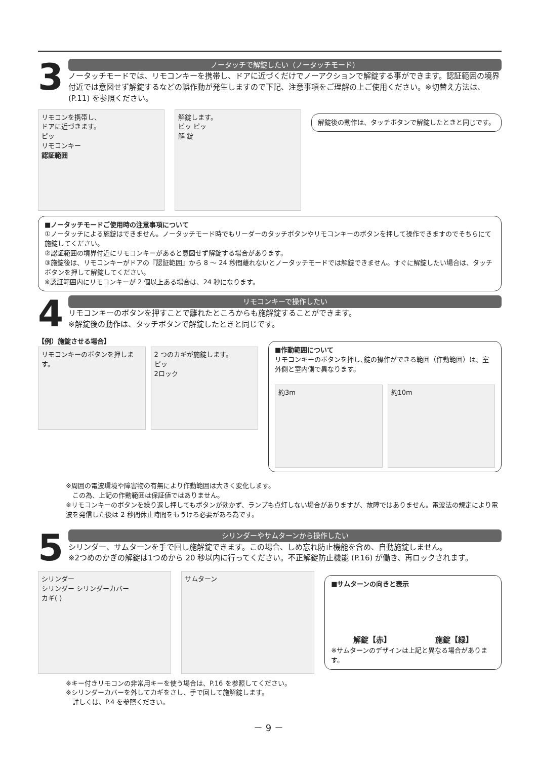3
ノータッチで解錠したい（ノータッチモード）
ノータッチモードでは、リモコンキーを携帯し、ドアに近づくだけでノーアクションで解錠する事ができます。認証範囲の境界付近では意図せず解錠するなどの誤作動が発生しますので下記、注意事項をご理解の上ご使用ください。※切替え方法は、(P.11) を参照ください。
リモコンを携帯し、
ドアに近づきます。
ピッ
リモコンキー
認証範囲
解錠します。
ピッ ピッ
解 錠
解錠後の動作は、タッチボタンで解錠したときと同じです。
■ノータッチモードご使用時の注意事項について
①ノータッチによる施錠はできません。ノータッチモード時でもリーダーのタッチボタンやリモコンキーのボタンを押して操作できますのでそちらにて施錠してください。
②認証範囲の境界付近にリモコンキーがあると意図せず解錠する場合があります。
③施錠後は、リモコンキーがドアの『認証範囲』から 8 ～ 24 秒間離れないとノータッチモードでは解錠できません。すぐに解錠したい場合は、タッチボタンを押して解錠してください。
※認証範囲内にリモコンキーが 2 個以上ある場合は、24 秒になります。
4
リモコンキーで操作したい
リモコンキーのボタンを押すことで離れたところからも施解錠することができます。
※解錠後の動作は、タッチボタンで解錠したときと同じです。
【例）施錠させる場合】
リモコンキーのボタンを押します。 2 つのカギが施錠します。
ピッ
2ロック
■作動範囲について
リモコンキーのボタンを押し､錠の操作ができる範囲（作動範囲）は、室外側と室内側で異なります。
約3m 約10m
※周囲の電波環境や障害物の有無により作動範囲は大きく変化します。
　この為、上記の作動範囲は保証値ではありません。
※リモコンキーのボタンを繰り返し押してもボタンが効かず、ランプも点灯しない場合がありますが、故障ではありません。電波法の規定により電波を発信した後は 2 秒間休止時間をもうける必要がある為です。
5
シリンダーやサムターンから操作したい
シリンダー、サムターンを手で回し施解錠できます。この場合、しめ忘れ防止機能を含め、自動施錠しません。
※2つめのかぎの解錠は1つめから 20 秒以内に行ってください。不正解錠防止機能 (P.16) が働き、再ロックされます。
シリンダー
シリンダー シリンダーカバー
カギ( )
サムターン
■サムターンの向きと表示
解錠【赤】 施錠【緑】
※サムターンのデザインは上記と異なる場合があります。
※キー付きリモコンの非常用キーを使う場合は、P.16 を参照してください。
※シリンダーカバーを外してカギをさし、手で回して施解錠します。
　詳しくは、P.4 を参照ください。
－ 9 －